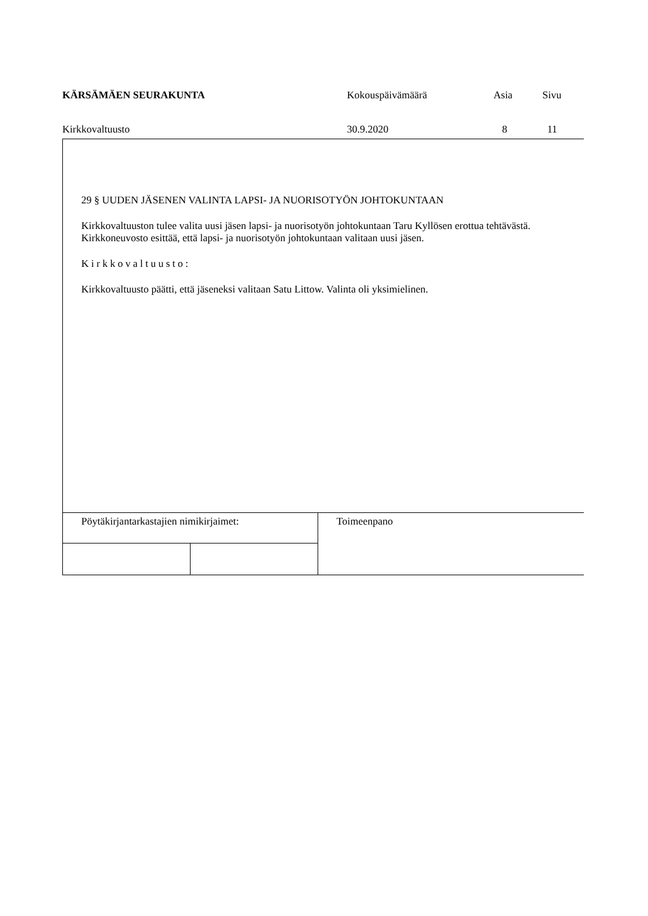| KÄRSÄMÄEN SEURAKUNTA | Kokouspäivämäärä | Asia | Sivu |
| Kirkkovaltuusto | 30.9.2020 | 8 | 11 |
29 § UUDEN JÄSENEN VALINTA LAPSI- JA NUORISOTYÖN JOHTOKUNTAAN
Kirkkovaltuuston tulee valita uusi jäsen lapsi- ja nuorisotyön johtokuntaan Taru Kyllösen erottua tehtävästä.
Kirkkoneuvosto esittää, että lapsi- ja nuorisotyön johtokuntaan valitaan uusi jäsen.
Kirkkovaltuusto:
Kirkkovaltuusto päätti, että jäseneksi valitaan Satu Littow. Valinta oli yksimielinen.
| Pöytäkirjantarkastajien nimikirjaimet: | | Toimeenpano |